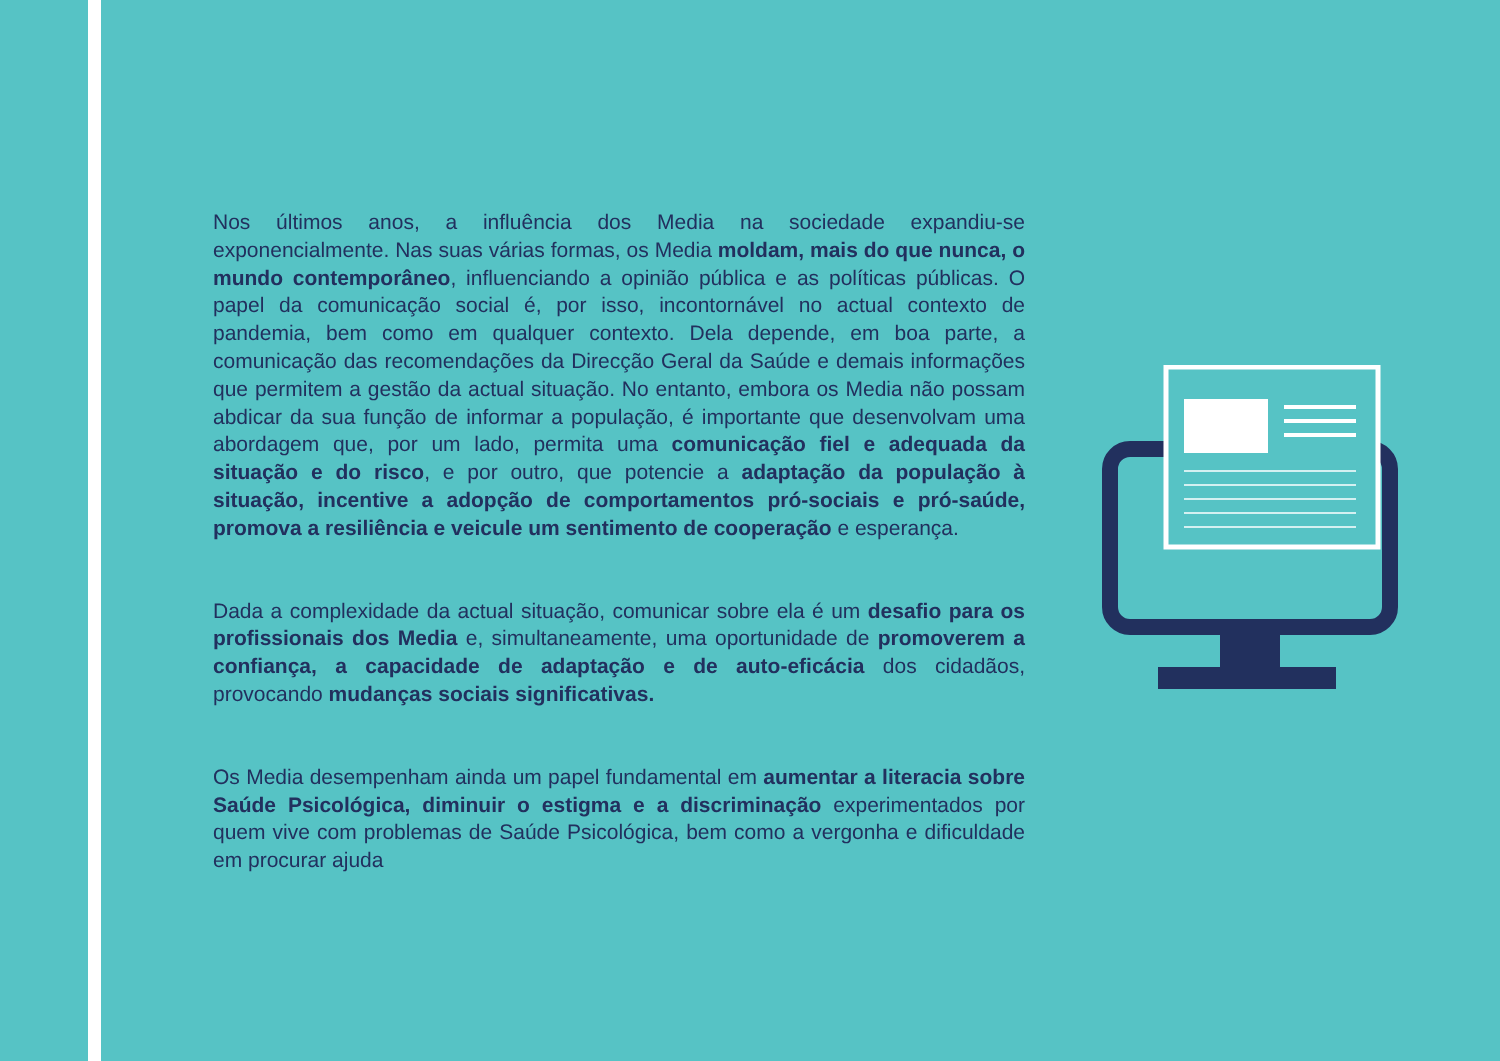Nos últimos anos, a influência dos Media na sociedade expandiu-se exponencialmente. Nas suas várias formas, os Media moldam, mais do que nunca, o mundo contemporâneo, influenciando a opinião pública e as políticas públicas. O papel da comunicação social é, por isso, incontornável no actual contexto de pandemia, bem como em qualquer contexto. Dela depende, em boa parte, a comunicação das recomendações da Direcção Geral da Saúde e demais informações que permitem a gestão da actual situação. No entanto, embora os Media não possam abdicar da sua função de informar a população, é importante que desenvolvam uma abordagem que, por um lado, permita uma comunicação fiel e adequada da situação e do risco, e por outro, que potencie a adaptação da população à situação, incentive a adopção de comportamentos pró-sociais e pró-saúde, promova a resiliência e veicule um sentimento de cooperação e esperança.
Dada a complexidade da actual situação, comunicar sobre ela é um desafio para os profissionais dos Media e, simultaneamente, uma oportunidade de promoverem a confiança, a capacidade de adaptação e de auto-eficácia dos cidadãos, provocando mudanças sociais significativas.
Os Media desempenham ainda um papel fundamental em aumentar a literacia sobre Saúde Psicológica, diminuir o estigma e a discriminação experimentados por quem vive com problemas de Saúde Psicológica, bem como a vergonha e dificuldade em procurar ajuda